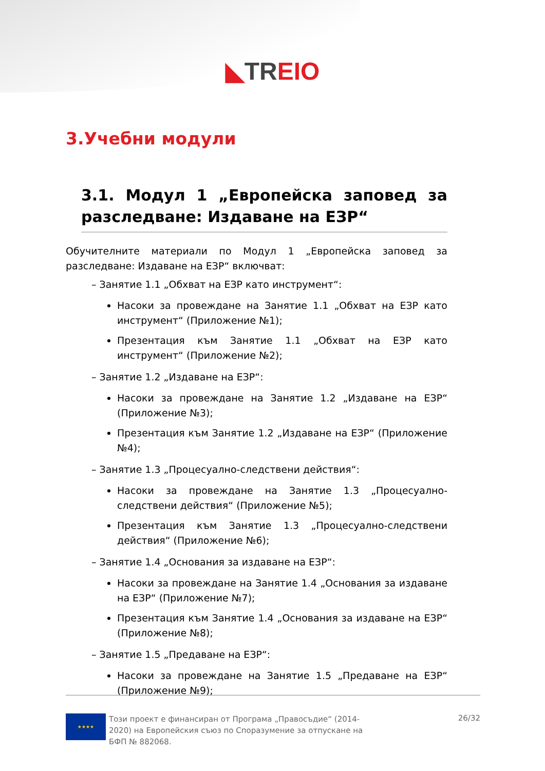◣TR EIO
3.Учебни модули
3.1. Модул 1 „Европейска заповед за разследване: Издаване на ЕЗР“
Обучителните материали по Модул 1 „Европейска заповед за разследване: Издаване на ЕЗР“ включват:
– Занятие 1.1 „Обхват на ЕЗР като инструмент“:
Насоки за провеждане на Занятие 1.1 „Обхват на ЕЗР като инструмент“ (Приложение №1);
Презентация към Занятие 1.1 „Обхват на ЕЗР като инструмент“ (Приложение №2);
– Занятие 1.2 „Издаване на ЕЗР“:
Насоки за провеждане на Занятие 1.2 „Издаване на ЕЗР“ (Приложение №3);
Презентация към Занятие 1.2 „Издаване на ЕЗР“ (Приложение №4);
– Занятие 1.3 „Процесуално-следствени действия“:
Насоки за провеждане на Занятие 1.3 „Процесуално-следствени действия“ (Приложение №5);
Презентация към Занятие 1.3 „Процесуално-следствени действия“ (Приложение №6);
– Занятие 1.4 „Основания за издаване на ЕЗР“:
Насоки за провеждане на Занятие 1.4 „Основания за издаване на ЕЗР“ (Приложение №7);
Презентация към Занятие 1.4 „Основания за издаване на ЕЗР“ (Приложение №8);
– Занятие 1.5 „Предаване на ЕЗР“:
Насоки за провеждане на Занятие 1.5 „Предаване на ЕЗР“ (Приложение №9);
★★★★
Този проект е финансиран от Програма „Правосъдие“ (2014-2020) на Европейския съюз по Споразумение за отпускане на БФП № 882068.
26/32